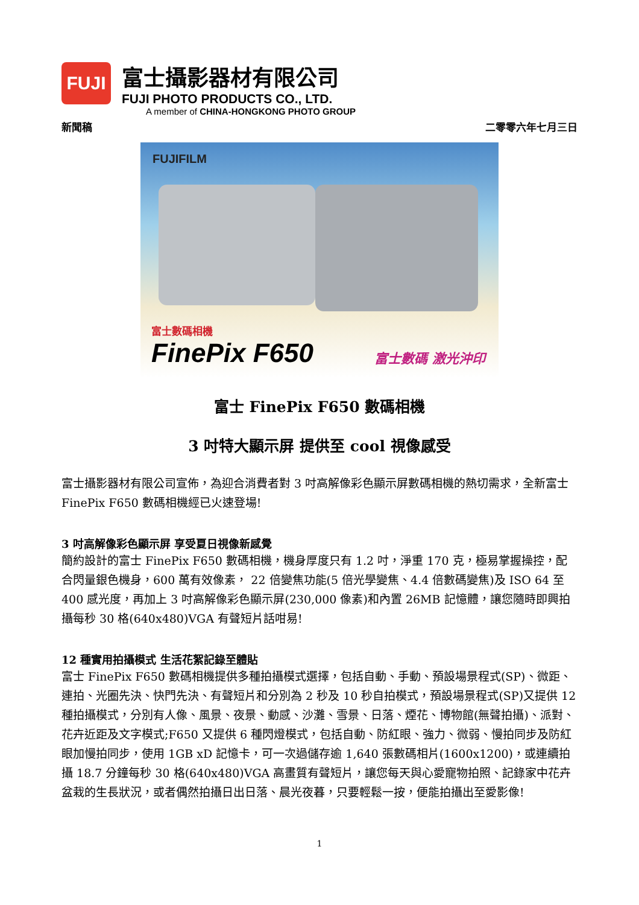FUJI
富士攝影器材有限公司
FUJI PHOTO PRODUCTS CO., LTD.
A member of CHINA-HONGKONG PHOTO GROUP
新聞稿 二零零六年七月三日
FUJIFILM
富士數碼相機
FinePix F650
富士數碼 激光沖印
富士 FinePix F650 數碼相機
3 吋特大顯示屏 提供至 cool 視像感受
富士攝影器材有限公司宣佈，為迎合消費者對 3 吋高解像彩色顯示屏數碼相機的熱切需求，全新富士 FinePix F650 數碼相機經已火速登場!
3 吋高解像彩色顯示屏 享受夏日視像新感覺
簡約設計的富士 FinePix F650 數碼相機，機身厚度只有 1.2 吋，淨重 170 克，極易掌握操控，配合閃量銀色機身，600 萬有效像素， 22 倍變焦功能(5 倍光學變焦、4.4 倍數碼變焦)及 ISO 64 至 400 感光度，再加上 3 吋高解像彩色顯示屏(230,000 像素)和內置 26MB 記憶體，讓您隨時即興拍攝每秒 30 格(640x480)VGA 有聲短片話咁易!
12 種實用拍攝模式 生活花絮記錄至體貼
富士 FinePix F650 數碼相機提供多種拍攝模式選擇，包括自動、手動、預設場景程式(SP)、微距、連拍、光圈先決、快門先決、有聲短片和分別為 2 秒及 10 秒自拍模式，預設場景程式(SP)又提供 12 種拍攝模式，分別有人像、風景、夜景、動感、沙灘、雪景、日落、煙花、博物館(無聲拍攝)、派對、花卉近距及文字模式;F650 又提供 6 種閃燈模式，包括自動、防紅眼、強力、微弱、慢拍同步及防紅眼加慢拍同步，使用 1GB xD 記憶卡，可一次過儲存逾 1,640 張數碼相片(1600x1200)，或連續拍攝 18.7 分鐘每秒 30 格(640x480)VGA 高畫質有聲短片，讓您每天與心愛寵物拍照、記錄家中花卉盆栽的生長狀況，或者偶然拍攝日出日落、晨光夜暮，只要輕鬆一按，便能拍攝出至愛影像!
1